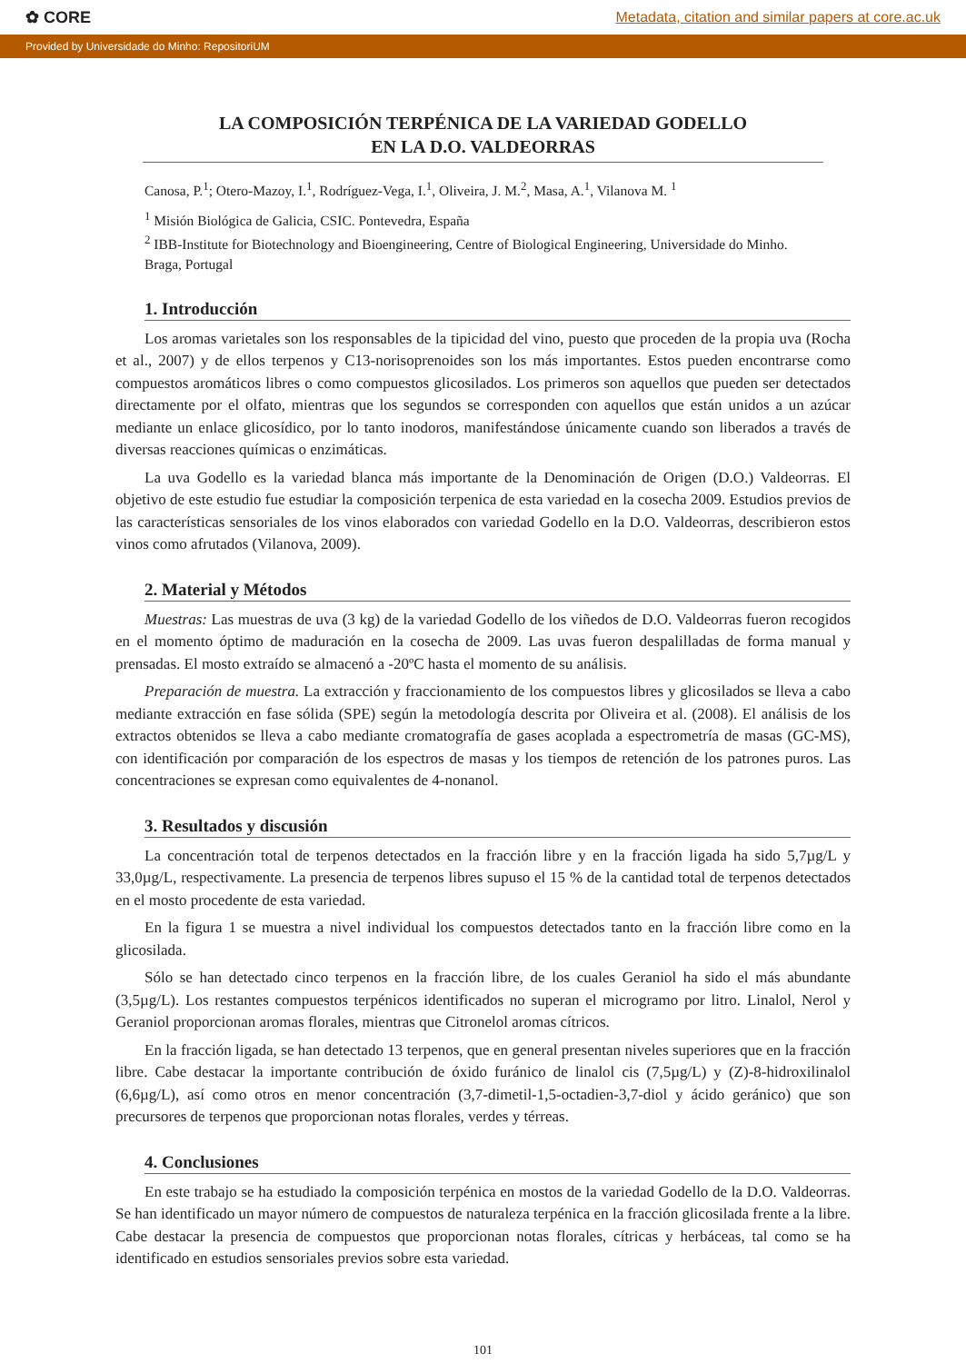✿ CORE Metadata, citation and similar papers at core.ac.uk
Provided by Universidade do Minho: RepositoriUM
LA COMPOSICIÓN TERPÉNICA DE LA VARIEDAD GODELLO
EN LA D.O. VALDEORRAS
Canosa, P.<sup>1</sup>; Otero-Mazoy, I.<sup>1</sup>, Rodríguez-Vega, I.<sup>1</sup>, Oliveira, J. M.<sup>2</sup>, Masa, A.<sup>1</sup>, Vilanova M. <sup>1</sup>
<sup>1</sup> Misión Biológica de Galicia, CSIC. Pontevedra, España
<sup>2</sup> IBB-Institute for Biotechnology and Bioengineering, Centre of Biological Engineering, Universidade do Minho. Braga, Portugal
1. Introducción
Los aromas varietales son los responsables de la tipicidad del vino, puesto que proceden de la propia uva (Rocha et al., 2007) y de ellos terpenos y C13-norisoprenoides son los más importantes. Estos pueden encontrarse como compuestos aromáticos libres o como compuestos glicosilados. Los primeros son aquellos que pueden ser detectados directamente por el olfato, mientras que los segundos se corresponden con aquellos que están unidos a un azúcar mediante un enlace glicosídico, por lo tanto inodoros, manifestándose únicamente cuando son liberados a través de diversas reacciones químicas o enzimáticas.
La uva Godello es la variedad blanca más importante de la Denominación de Origen (D.O.) Valdeorras. El objetivo de este estudio fue estudiar la composición terpenica de esta variedad en la cosecha 2009. Estudios previos de las características sensoriales de los vinos elaborados con variedad Godello en la D.O. Valdeorras, describieron estos vinos como afrutados (Vilanova, 2009).
2. Material y Métodos
Muestras: Las muestras de uva (3 kg) de la variedad Godello de los viñedos de D.O. Valdeorras fueron recogidos en el momento óptimo de maduración en la cosecha de 2009. Las uvas fueron despalilladas de forma manual y prensadas. El mosto extraído se almacenó a -20ºC hasta el momento de su análisis.
Preparación de muestra. La extracción y fraccionamiento de los compuestos libres y glicosilados se lleva a cabo mediante extracción en fase sólida (SPE) según la metodología descrita por Oliveira et al. (2008). El análisis de los extractos obtenidos se lleva a cabo mediante cromatografía de gases acoplada a espectrometría de masas (GC-MS), con identificación por comparación de los espectros de masas y los tiempos de retención de los patrones puros. Las concentraciones se expresan como equivalentes de 4-nonanol.
3. Resultados y discusión
La concentración total de terpenos detectados en la fracción libre y en la fracción ligada ha sido 5,7µg/L y 33,0µg/L, respectivamente. La presencia de terpenos libres supuso el 15 % de la cantidad total de terpenos detectados en el mosto procedente de esta variedad.
En la figura 1 se muestra a nivel individual los compuestos detectados tanto en la fracción libre como en la glicosilada.
Sólo se han detectado cinco terpenos en la fracción libre, de los cuales Geraniol ha sido el más abundante (3,5µg/L). Los restantes compuestos terpénicos identificados no superan el microgramo por litro. Linalol, Nerol y Geraniol proporcionan aromas florales, mientras que Citronelol aromas cítricos.
En la fracción ligada, se han detectado 13 terpenos, que en general presentan niveles superiores que en la fracción libre. Cabe destacar la importante contribución de óxido furánico de linalol cis (7,5µg/L) y (Z)-8-hidroxilinalol (6,6µg/L), así como otros en menor concentración (3,7-dimetil-1,5-octadien-3,7-diol y ácido geránico) que son precursores de terpenos que proporcionan notas florales, verdes y térreas.
4. Conclusiones
En este trabajo se ha estudiado la composición terpénica en mostos de la variedad Godello de la D.O. Valdeorras. Se han identificado un mayor número de compuestos de naturaleza terpénica en la fracción glicosilada frente a la libre. Cabe destacar la presencia de compuestos que proporcionan notas florales, cítricas y herbáceas, tal como se ha identificado en estudios sensoriales previos sobre esta variedad.
101